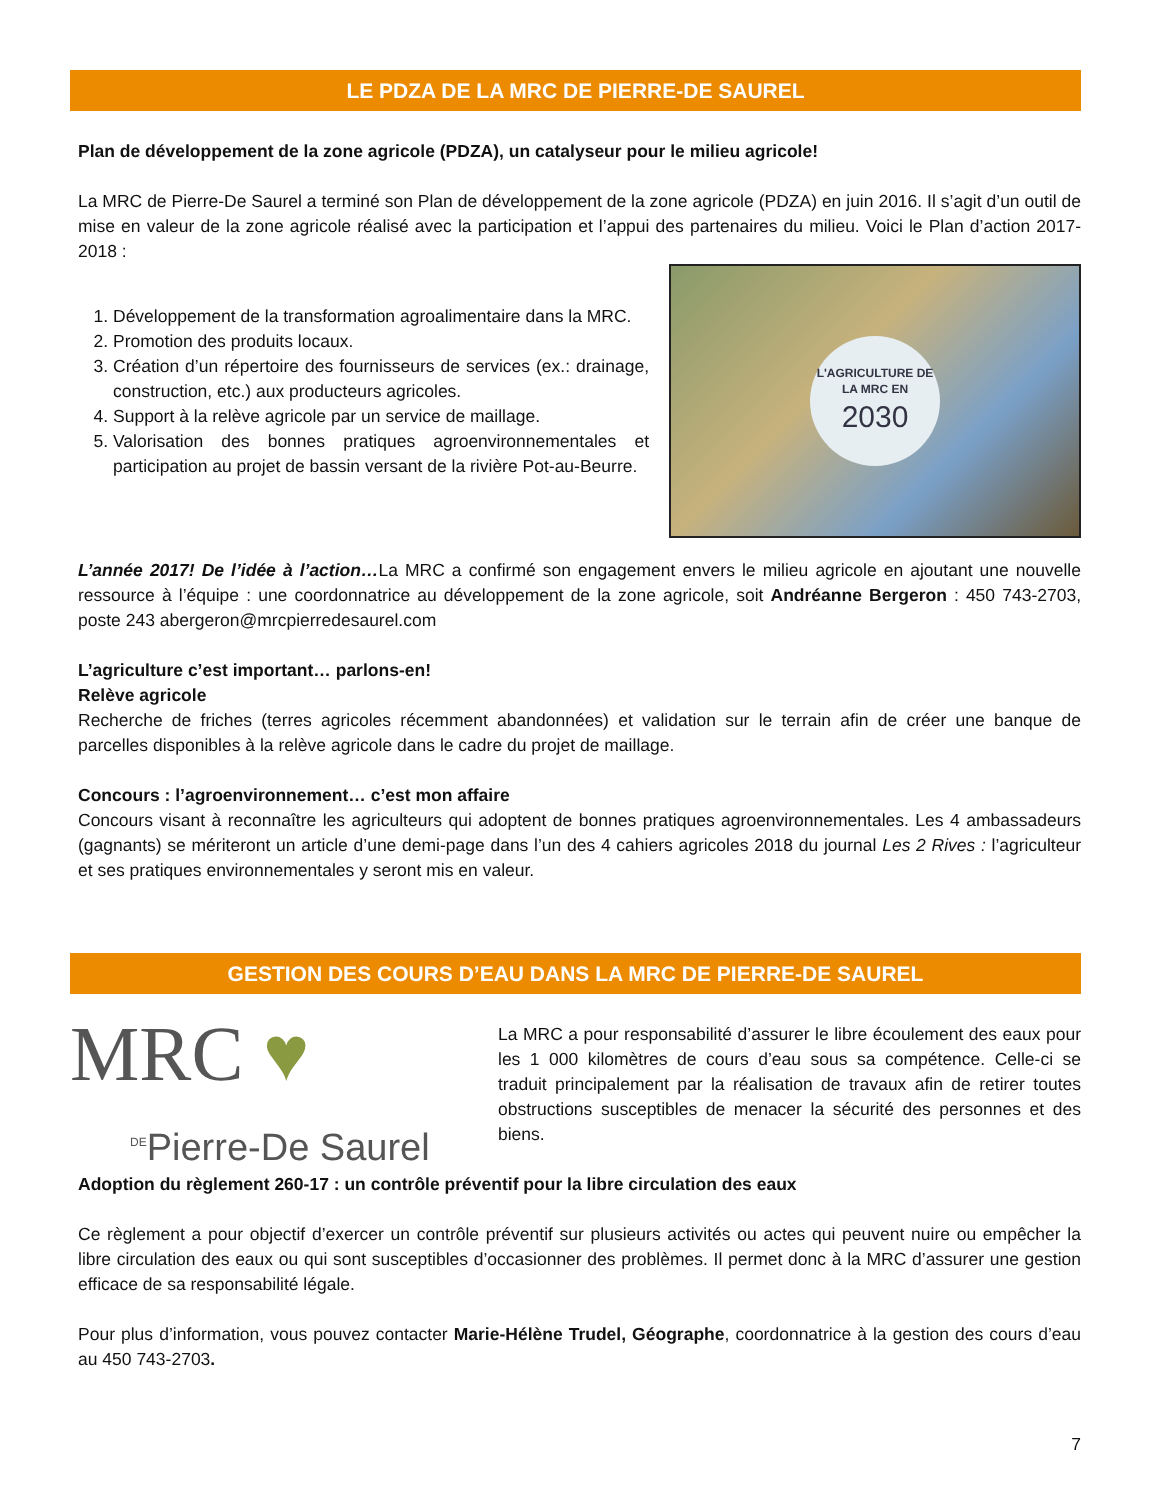LE PDZA DE LA MRC DE PIERRE-DE SAUREL
Plan de développement de la zone agricole (PDZA), un catalyseur pour le milieu agricole!
La MRC de Pierre-De Saurel a terminé son Plan de développement de la zone agricole (PDZA) en juin 2016. Il s’agit d’un outil de mise en valeur de la zone agricole réalisé avec la participation et l’appui des partenaires du milieu. Voici le Plan d’action 2017-2018 :
1. Développement de la transformation agroalimentaire dans la MRC.
2. Promotion des produits locaux.
3. Création d’un répertoire des fournisseurs de services (ex.: drainage, construction, etc.) aux producteurs agricoles.
4. Support à la relève agricole par un service de maillage.
5. Valorisation des bonnes pratiques agroenvironnementales et participation au projet de bassin versant de la rivière Pot-au-Beurre.
L'AGRICULTURE DE LA MRC EN
2030
L’année 2017! De l’idée à l’action…La MRC a confirmé son engagement envers le milieu agricole en ajoutant une nouvelle ressource à l’équipe : une coordonnatrice au développement de la zone agricole, soit Andréanne Bergeron : 450 743-2703, poste 243 abergeron@mrcpierredesaurel.com
L’agriculture c’est important… parlons-en!
Relève agricole
Recherche de friches (terres agricoles récemment abandonnées) et validation sur le terrain afin de créer une banque de parcelles disponibles à la relève agricole dans le cadre du projet de maillage.
Concours : l’agroenvironnement… c’est mon affaire
Concours visant à reconnaître les agriculteurs qui adoptent de bonnes pratiques agroenvironnementales. Les 4 ambassadeurs (gagnants) se mériteront un article d’une demi-page dans l’un des 4 cahiers agricoles 2018 du journal Les 2 Rives : l’agriculteur et ses pratiques environnementales y seront mis en valeur.
GESTION DES COURS D’EAU DANS LA MRC DE PIERRE-DE SAUREL
MRC ♥
<sup>DE</sup>Pierre-De Saurel
La MRC a pour responsabilité d’assurer le libre écoulement des eaux pour les 1 000 kilomètres de cours d’eau sous sa compétence. Celle-ci se traduit principalement par la réalisation de travaux afin de retirer toutes obstructions susceptibles de menacer la sécurité des personnes et des biens.
Adoption du règlement 260-17 : un contrôle préventif pour la libre circulation des eaux
Ce règlement a pour objectif d’exercer un contrôle préventif sur plusieurs activités ou actes qui peuvent nuire ou empêcher la libre circulation des eaux ou qui sont susceptibles d’occasionner des problèmes. Il permet donc à la MRC d’assurer une gestion efficace de sa responsabilité légale.
Pour plus d’information, vous pouvez contacter Marie-Hélène Trudel, Géographe, coordonnatrice à la gestion des cours d’eau au 450 743-2703.
7